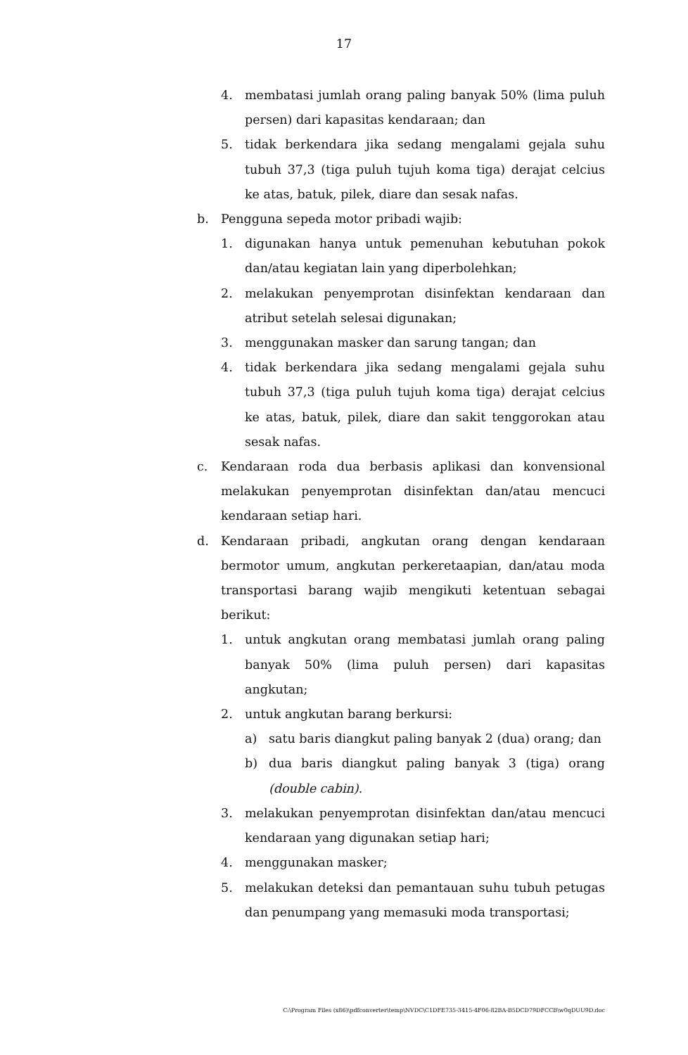17
4. membatasi jumlah orang paling banyak 50% (lima puluh persen) dari kapasitas kendaraan; dan
5. tidak berkendara jika sedang mengalami gejala suhu tubuh 37,3 (tiga puluh tujuh koma tiga) derajat celcius ke atas, batuk, pilek, diare dan sesak nafas.
b. Pengguna sepeda motor pribadi wajib:
1. digunakan hanya untuk pemenuhan kebutuhan pokok dan/atau kegiatan lain yang diperbolehkan;
2. melakukan penyemprotan disinfektan kendaraan dan atribut setelah selesai digunakan;
3. menggunakan masker dan sarung tangan; dan
4. tidak berkendara jika sedang mengalami gejala suhu tubuh 37,3 (tiga puluh tujuh koma tiga) derajat celcius ke atas, batuk, pilek, diare dan sakit tenggorokan atau sesak nafas.
c. Kendaraan roda dua berbasis aplikasi dan konvensional melakukan penyemprotan disinfektan dan/atau mencuci kendaraan setiap hari.
d. Kendaraan pribadi, angkutan orang dengan kendaraan bermotor umum, angkutan perkeretaapian, dan/atau moda transportasi barang wajib mengikuti ketentuan sebagai berikut:
1. untuk angkutan orang membatasi jumlah orang paling banyak 50% (lima puluh persen) dari kapasitas angkutan;
2. untuk angkutan barang berkursi:
a) satu baris diangkut paling banyak 2 (dua) orang; dan
b) dua baris diangkut paling banyak 3 (tiga) orang (double cabin).
3. melakukan penyemprotan disinfektan dan/atau mencuci kendaraan yang digunakan setiap hari;
4. menggunakan masker;
5. melakukan deteksi dan pemantauan suhu tubuh petugas dan penumpang yang memasuki moda transportasi;
C:\Program Files (x86)\pdfconverter\temp\NVDC\C1DFE735-3415-4F06-82BA-B5DCD79DFCCB\w0qDUU9D.doc